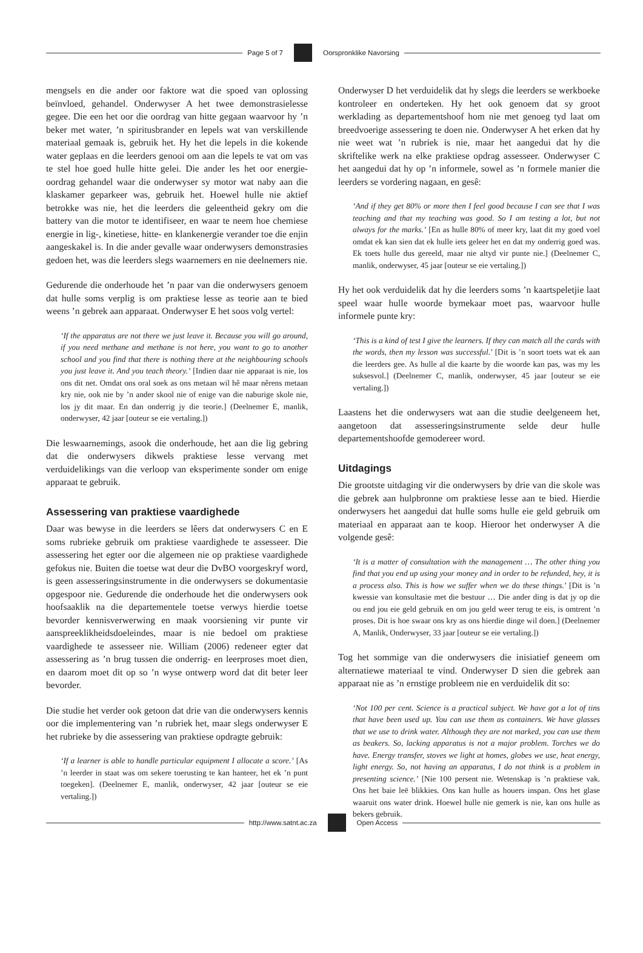Page 5 of 7 Oorspronklike Navorsing
mengsels en die ander oor faktore wat die spoed van oplossing beïnvloed, gehandel. Onderwyser A het twee demonstrasielesse gegee. Die een het oor die oordrag van hitte gegaan waarvoor hy ’n beker met water, ’n spiritusbrander en lepels wat van verskillende materiaal gemaak is, gebruik het. Hy het die lepels in die kokende water geplaas en die leerders genooi om aan die lepels te vat om vas te stel hoe goed hulle hitte gelei. Die ander les het oor energie-oordrag gehandel waar die onderwyser sy motor wat naby aan die klaskamer geparkeer was, gebruik het. Hoewel hulle nie aktief betrokke was nie, het die leerders die geleentheid gekry om die battery van die motor te identifiseer, en waar te neem hoe chemiese energie in lig-, kinetiese, hitte- en klankenergie verander toe die enjin aangeskakel is. In die ander gevalle waar onderwysers demonstrasies gedoen het, was die leerders slegs waarnemers en nie deelnemers nie.
Gedurende die onderhoude het ’n paar van die onderwysers genoem dat hulle soms verplig is om praktiese lesse as teorie aan te bied weens ’n gebrek aan apparaat. Onderwyser E het soos volg vertel:
‘If the apparatus are not there we just leave it. Because you will go around, if you need methane and methane is not here, you want to go to another school and you find that there is nothing there at the neighbouring schools you just leave it. And you teach theory.’ [Indien daar nie apparaat is nie, los ons dit net. Omdat ons oral soek as ons metaan wil hê maar nêrens metaan kry nie, ook nie by ’n ander skool nie of enige van die naburige skole nie, los jy dit maar. En dan onderrig jy die teorie.] (Deelnemer E, manlik, onderwyser, 42 jaar [outeur se eie vertaling.])
Die leswaarnemings, asook die onderhoude, het aan die lig gebring dat die onderwysers dikwels praktiese lesse vervang met verduidelikings van die verloop van eksperimente sonder om enige apparaat te gebruik.
Assessering van praktiese vaardighede
Daar was bewyse in die leerders se lêers dat onderwysers C en E soms rubrieke gebruik om praktiese vaardighede te assesseer. Die assessering het egter oor die algemeen nie op praktiese vaardighede gefokus nie. Buiten die toetse wat deur die DvBO voorgeskryf word, is geen assesseringsinstrumente in die onderwysers se dokumentasie opgespoor nie. Gedurende die onderhoude het die onderwysers ook hoofsaaklik na die departementele toetse verwys hierdie toetse bevorder kennisverwerwing en maak voorsiening vir punte vir aanspreeklikheidsdoeleindes, maar is nie bedoel om praktiese vaardighede te assesseer nie. William (2006) redeneer egter dat assessering as ’n brug tussen die onderrig- en leerproses moet dien, en daarom moet dit op so ’n wyse ontwerp word dat dit beter leer bevorder.
Die studie het verder ook getoon dat drie van die onderwysers kennis oor die implementering van ’n rubriek het, maar slegs onderwyser E het rubrieke by die assessering van praktiese opdragte gebruik:
‘If a learner is able to handle particular equipment I allocate a score.’ [As ’n leerder in staat was om sekere toerusting te kan hanteer, het ek ’n punt toegeken]. (Deelnemer E, manlik, onderwyser, 42 jaar [outeur se eie vertaling.])
Onderwyser D het verduidelik dat hy slegs die leerders se werkboeke kontroleer en onderteken. Hy het ook genoem dat sy groot werklading as departementshoof hom nie met genoeg tyd laat om breedvoerige assessering te doen nie. Onderwyser A het erken dat hy nie weet wat ’n rubriek is nie, maar het aangedui dat hy die skriftelike werk na elke praktiese opdrag assesseer. Onderwyser C het aangedui dat hy op ’n informele, sowel as ’n formele manier die leerders se vordering nagaan, en gesê:
‘And if they get 80% or more then I feel good because I can see that I was teaching and that my teaching was good. So I am testing a lot, but not always for the marks.’ [En as hulle 80% of meer kry, laat dit my goed voel omdat ek kan sien dat ek hulle iets geleer het en dat my onderrig goed was. Ek toets hulle dus gereeld, maar nie altyd vir punte nie.] (Deelnemer C, manlik, onderwyser, 45 jaar [outeur se eie vertaling.])
Hy het ook verduidelik dat hy die leerders soms ’n kaartspeletjie laat speel waar hulle woorde bymekaar moet pas, waarvoor hulle informele punte kry:
‘This is a kind of test I give the learners. If they can match all the cards with the words, then my lesson was successful.’ [Dit is ’n soort toets wat ek aan die leerders gee. As hulle al die kaarte by die woorde kan pas, was my les suksesvol.] (Deelnemer C, manlik, onderwyser, 45 jaar [outeur se eie vertaling.])
Laastens het die onderwysers wat aan die studie deelgeneem het, aangetoon dat assesseringsinstrumente selde deur hulle departementshoofde gemodereer word.
Uitdagings
Die grootste uitdaging vir die onderwysers by drie van die skole was die gebrek aan hulpbronne om praktiese lesse aan te bied. Hierdie onderwysers het aangedui dat hulle soms hulle eie geld gebruik om materiaal en apparaat aan te koop. Hieroor het onderwyser A die volgende gesê:
‘It is a matter of consultation with the management … The other thing you find that you end up using your money and in order to be refunded, hey, it is a process also. This is how we suffer when we do these things.’ [Dit is ’n kwessie van konsultasie met die bestuur … Die ander ding is dat jy op die ou end jou eie geld gebruik en om jou geld weer terug te eis, is omtrent ’n proses. Dit is hoe swaar ons kry as ons hierdie dinge wil doen.] (Deelnemer A, Manlik, Onderwyser, 33 jaar [outeur se eie vertaling.])
Tog het sommige van die onderwysers die inisiatief geneem om alternatiewe materiaal te vind. Onderwyser D sien die gebrek aan apparaat nie as ’n ernstige probleem nie en verduidelik dit so:
‘Not 100 per cent. Science is a practical subject. We have got a lot of tins that have been used up. You can use them as containers. We have glasses that we use to drink water. Although they are not marked, you can use them as beakers. So, lacking apparatus is not a major problem. Torches we do have. Energy transfer, stoves we light at homes, globes we use, heat energy, light energy. So, not having an apparatus, I do not think is a problem in presenting science.’ [Nie 100 persent nie. Wetenskap is ’n praktiese vak. Ons het baie leë blikkies. Ons kan hulle as houers inspan. Ons het glase waaruit ons water drink. Hoewel hulle nie gemerk is nie, kan ons hulle as bekers gebruik.
http://www.satnt.ac.za Open Access